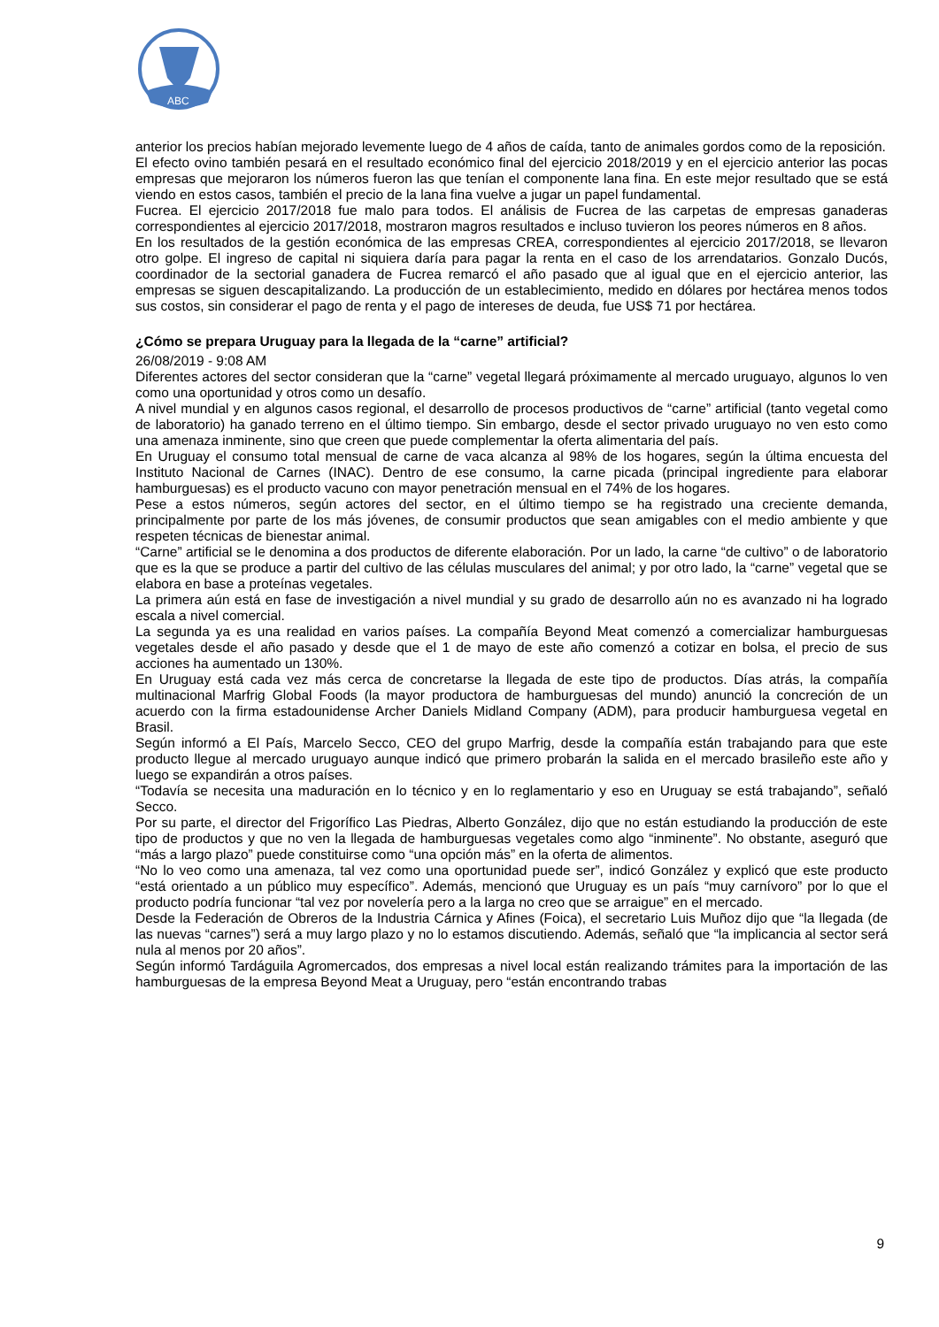ABC
anterior los precios habían mejorado levemente luego de 4 años de caída, tanto de animales gordos como de la reposición.
El efecto ovino también pesará en el resultado económico final del ejercicio 2018/2019 y en el ejercicio anterior las pocas empresas que mejoraron los números fueron las que tenían el componente lana fina. En este mejor resultado que se está viendo en estos casos, también el precio de la lana fina vuelve a jugar un papel fundamental.
Fucrea. El ejercicio 2017/2018 fue malo para todos. El análisis de Fucrea de las carpetas de empresas ganaderas correspondientes al ejercicio 2017/2018, mostraron magros resultados e incluso tuvieron los peores números en 8 años.
En los resultados de la gestión económica de las empresas CREA, correspondientes al ejercicio 2017/2018, se llevaron otro golpe. El ingreso de capital ni siquiera daría para pagar la renta en el caso de los arrendatarios. Gonzalo Ducós, coordinador de la sectorial ganadera de Fucrea remarcó el año pasado que al igual que en el ejercicio anterior, las empresas se siguen descapitalizando. La producción de un establecimiento, medido en dólares por hectárea menos todos sus costos, sin considerar el pago de renta y el pago de intereses de deuda, fue US$ 71 por hectárea.
¿Cómo se prepara Uruguay para la llegada de la “carne” artificial?
26/08/2019 - 9:08 AM
Diferentes actores del sector consideran que la “carne” vegetal llegará próximamente al mercado uruguayo, algunos lo ven como una oportunidad y otros como un desafío.
A nivel mundial y en algunos casos regional, el desarrollo de procesos productivos de “carne” artificial (tanto vegetal como de laboratorio) ha ganado terreno en el último tiempo. Sin embargo, desde el sector privado uruguayo no ven esto como una amenaza inminente, sino que creen que puede complementar la oferta alimentaria del país.
En Uruguay el consumo total mensual de carne de vaca alcanza al 98% de los hogares, según la última encuesta del Instituto Nacional de Carnes (INAC). Dentro de ese consumo, la carne picada (principal ingrediente para elaborar hamburguesas) es el producto vacuno con mayor penetración mensual en el 74% de los hogares.
Pese a estos números, según actores del sector, en el último tiempo se ha registrado una creciente demanda, principalmente por parte de los más jóvenes, de consumir productos que sean amigables con el medio ambiente y que respeten técnicas de bienestar animal.
“Carne” artificial se le denomina a dos productos de diferente elaboración. Por un lado, la carne “de cultivo” o de laboratorio que es la que se produce a partir del cultivo de las células musculares del animal; y por otro lado, la “carne” vegetal que se elabora en base a proteínas vegetales.
La primera aún está en fase de investigación a nivel mundial y su grado de desarrollo aún no es avanzado ni ha logrado escala a nivel comercial.
La segunda ya es una realidad en varios países. La compañía Beyond Meat comenzó a comercializar hamburguesas vegetales desde el año pasado y desde que el 1 de mayo de este año comenzó a cotizar en bolsa, el precio de sus acciones ha aumentado un 130%.
En Uruguay está cada vez más cerca de concretarse la llegada de este tipo de productos. Días atrás, la compañía multinacional Marfrig Global Foods (la mayor productora de hamburguesas del mundo) anunció la concreción de un acuerdo con la firma estadounidense Archer Daniels Midland Company (ADM), para producir hamburguesa vegetal en Brasil.
Según informó a El País, Marcelo Secco, CEO del grupo Marfrig, desde la compañía están trabajando para que este producto llegue al mercado uruguayo aunque indicó que primero probarán la salida en el mercado brasileño este año y luego se expandirán a otros países.
“Todavía se necesita una maduración en lo técnico y en lo reglamentario y eso en Uruguay se está trabajando”, señaló Secco.
Por su parte, el director del Frigorífico Las Piedras, Alberto González, dijo que no están estudiando la producción de este tipo de productos y que no ven la llegada de hamburguesas vegetales como algo “inminente”. No obstante, aseguró que “más a largo plazo” puede constituirse como “una opción más” en la oferta de alimentos.
“No lo veo como una amenaza, tal vez como una oportunidad puede ser”, indicó González y explicó que este producto “está orientado a un público muy específico”. Además, mencionó que Uruguay es un país “muy carnívoro” por lo que el producto podría funcionar “tal vez por novelería pero a la larga no creo que se arraigue” en el mercado.
Desde la Federación de Obreros de la Industria Cárnica y Afines (Foica), el secretario Luis Muñoz dijo que “la llegada (de las nuevas “carnes”) será a muy largo plazo y no lo estamos discutiendo. Además, señaló que “la implicancia al sector será nula al menos por 20 años”.
Según informó Tardáguila Agromercados, dos empresas a nivel local están realizando trámites para la importación de las hamburguesas de la empresa Beyond Meat a Uruguay, pero “están encontrando trabas
9